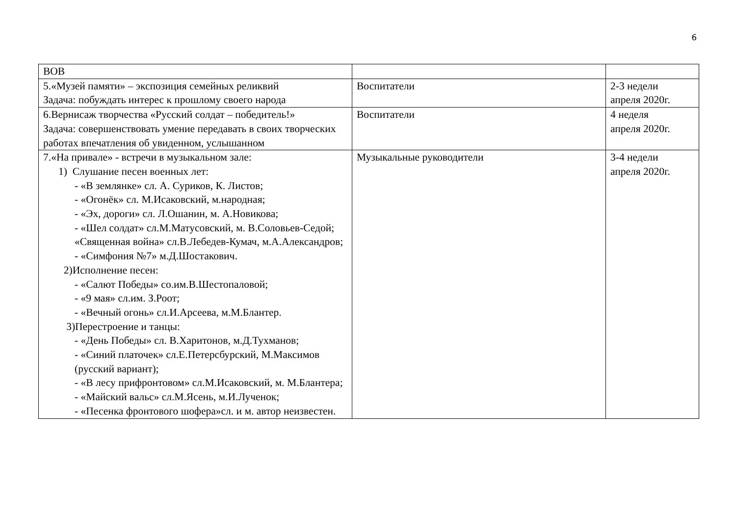6
| ВОВ | | |
| 5.«Музей памяти» – экспозиция семейных реликвий Задача: побуждать интерес к прошлому своего народа | Воспитатели | 2-3 недели апреля 2020г. |
| 6.Вернисаж творчества «Русский солдат – победитель!» Задача: совершенствовать умение передавать в своих творческих работах впечатления об увиденном, услышанном | Воспитатели | 4 неделя апреля 2020г. |
| 7.«На привале» - встречи в музыкальном зале: 1) Слушание песен военных лет: - «В землянке» сл. А. Суриков, К. Листов; - «Огонёк» сл. М.Исаковский, м.народная; - «Эх, дороги» сл. Л.Ошанин, м. А.Новикова; - «Шел солдат» сл.М.Матусовский, м. В.Соловьев-Седой; «Священная война» сл.В.Лебедев-Кумач, м.А.Александров; - «Симфония №7» м.Д.Шостакович. 2)Исполнение песен: - «Салют Победы» со.им.В.Шестопаловой; - «9 мая» сл.им. З.Роот; - «Вечный огонь» сл.И.Арсеева, м.М.Блантер. 3)Перестроение и танцы: - «День Победы» сл. В.Харитонов, м.Д.Тухманов; - «Синий платочек» сл.Е.Петерсбурский, М.Максимов (русский вариант); - «В лесу прифронтовом» сл.М.Исаковский, м. М.Блантера; - «Майский вальс» сл.М.Ясень, м.И.Лученок; - «Песенка фронтового шофера»сл. и м. автор неизвестен. | Музыкальные руководители | 3-4 недели апреля 2020г. |